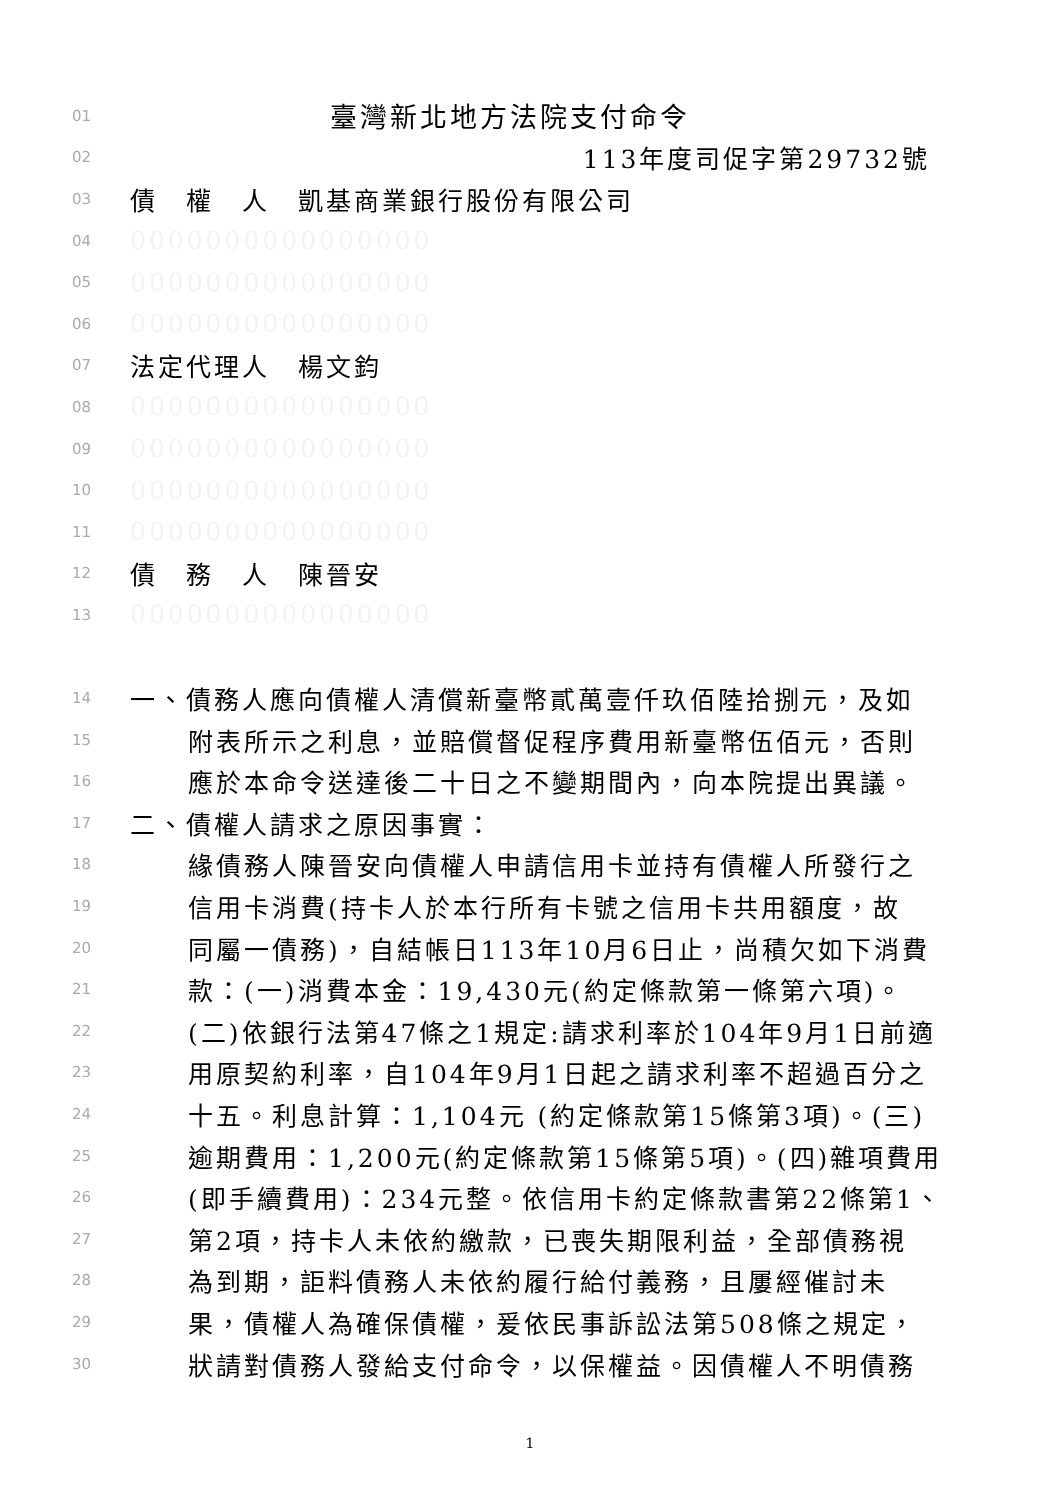01 臺灣新北地方法院支付命令
02 113年度司促字第29732號
03 債　權　人　凱基商業銀行股份有限公司
04 0000000000000000
05 0000000000000000
06 0000000000000000
07 法定代理人　楊文鈞
08 0000000000000000
09 0000000000000000
10 0000000000000000
11 0000000000000000
12 債　務　人　陳晉安
13 0000000000000000
14 一、債務人應向債權人清償新臺幣貳萬壹仟玖佰陸拾捌元，及如
15 附表所示之利息，並賠償督促程序費用新臺幣伍佰元，否則
16 應於本命令送達後二十日之不變期間內，向本院提出異議。
17 二、債權人請求之原因事實：
18 緣債務人陳晉安向債權人申請信用卡並持有債權人所發行之
19 信用卡消費(持卡人於本行所有卡號之信用卡共用額度，故
20 同屬一債務)，自結帳日113年10月6日止，尚積欠如下消費
21 款：(一)消費本金：19,430元(約定條款第一條第六項)。
22 (二)依銀行法第47條之1規定:請求利率於104年9月1日前適
23 用原契約利率，自104年9月1日起之請求利率不超過百分之
24 十五。利息計算：1,104元 (約定條款第15條第3項)。(三)
25 逾期費用：1,200元(約定條款第15條第5項)。(四)雜項費用
26 (即手續費用)：234元整。依信用卡約定條款書第22條第1、
27 第2項，持卡人未依約繳款，已喪失期限利益，全部債務視
28 為到期，詎料債務人未依約履行給付義務，且屢經催討未
29 果，債權人為確保債權，爰依民事訴訟法第508條之規定，
30 狀請對債務人發給支付命令，以保權益。因債權人不明債務
1